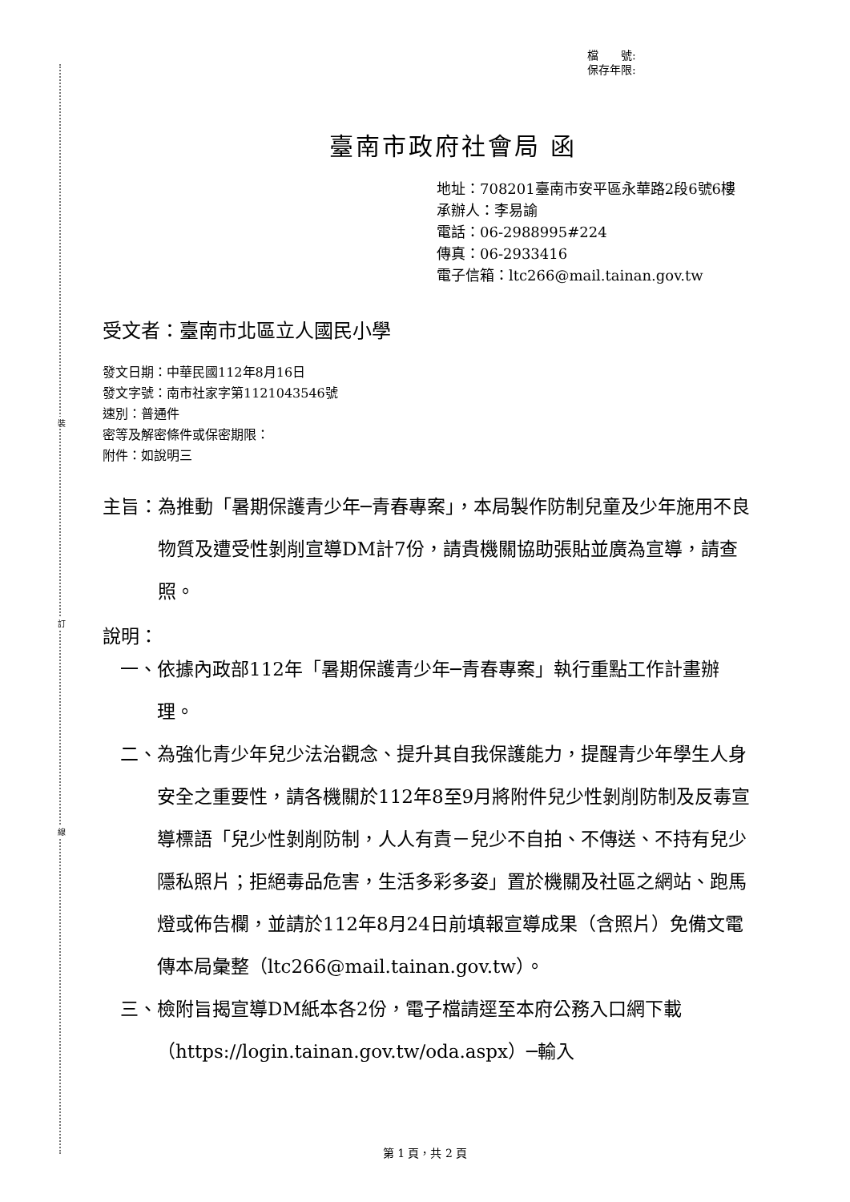裝
訂
線
檔　　號:
保存年限:
臺南市政府社會局 函
地址：708201臺南市安平區永華路2段6號6樓
承辦人：李易諭
電話：06-2988995#224
傳真：06-2933416
電子信箱：ltc266@mail.tainan.gov.tw
受文者：臺南市北區立人國民小學
發文日期：中華民國112年8月16日
發文字號：南市社家字第1121043546號
速別：普通件
密等及解密條件或保密期限：
附件：如說明三
主旨： 為推動「暑期保護青少年─青春專案」，本局製作防制兒童及少年施用不良物質及遭受性剝削宣導DM計7份，請貴機關協助張貼並廣為宣導，請查照。
說明：
一、 依據內政部112年「暑期保護青少年─青春專案」執行重點工作計畫辦理。
二、 為強化青少年兒少法治觀念、提升其自我保護能力，提醒青少年學生人身安全之重要性，請各機關於112年8至9月將附件兒少性剝削防制及反毒宣導標語「兒少性剝削防制，人人有責－兒少不自拍、不傳送、不持有兒少隱私照片；拒絕毒品危害，生活多彩多姿」置於機關及社區之網站、跑馬燈或佈告欄，並請於112年8月24日前填報宣導成果（含照片）免備文電傳本局彙整（ltc266@mail.tainan.gov.tw）。
三、 檢附旨揭宣導DM紙本各2份，電子檔請逕至本府公務入口網下載（https://login.tainan.gov.tw/oda.aspx）─輸入
第 1 頁，共 2 頁